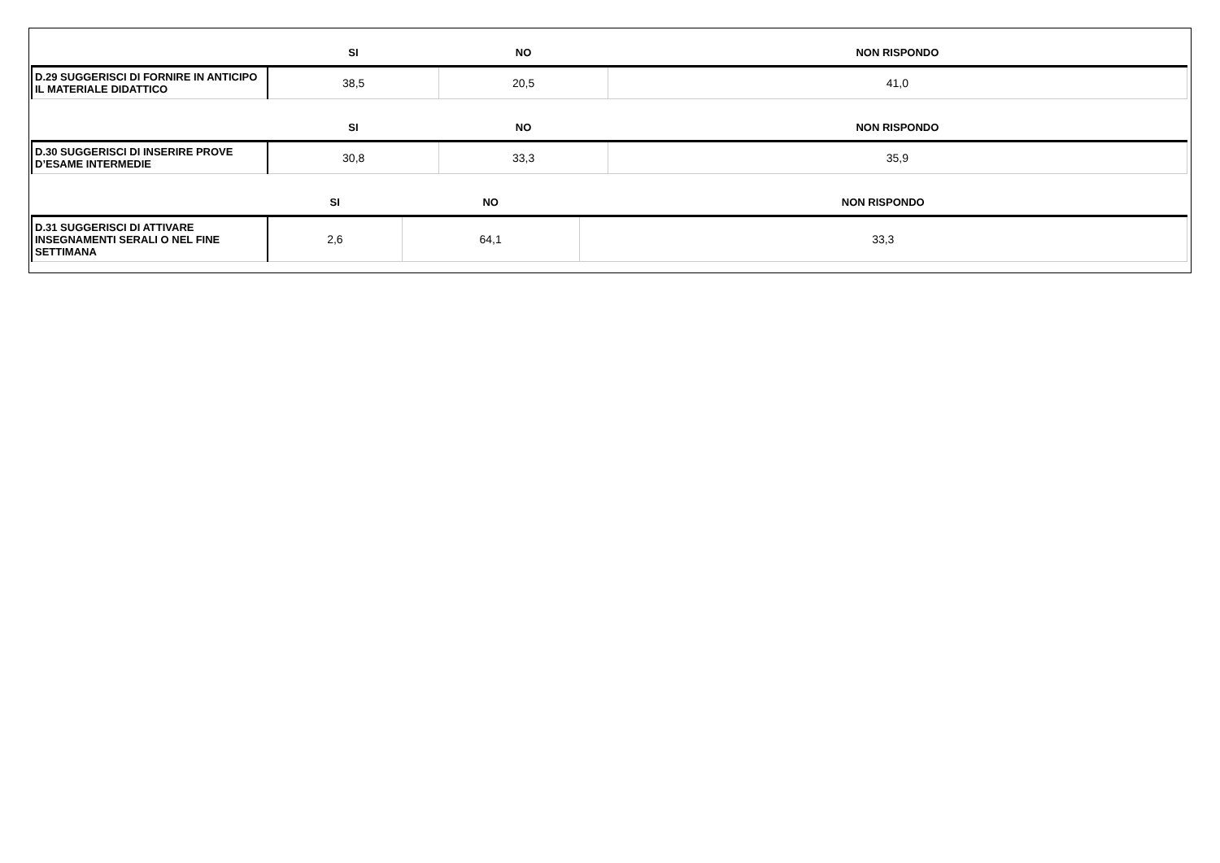| | SI | NO | NON RISPONDO |
| --- | --- | --- | --- |
| D.29 SUGGERISCI DI FORNIRE IN ANTICIPO IL MATERIALE DIDATTICO | 38,5 | 20,5 | 41,0 |
| | SI | NO | NON RISPONDO |
| --- | --- | --- | --- |
| D.30 SUGGERISCI DI INSERIRE PROVE D’ESAME INTERMEDIE | 30,8 | 33,3 | 35,9 |
| | SI | NO | NON RISPONDO |
| --- | --- | --- | --- |
| D.31 SUGGERISCI DI ATTIVARE INSEGNAMENTI SERALI O NEL FINE SETTIMANA | 2,6 | 64,1 | 33,3 |